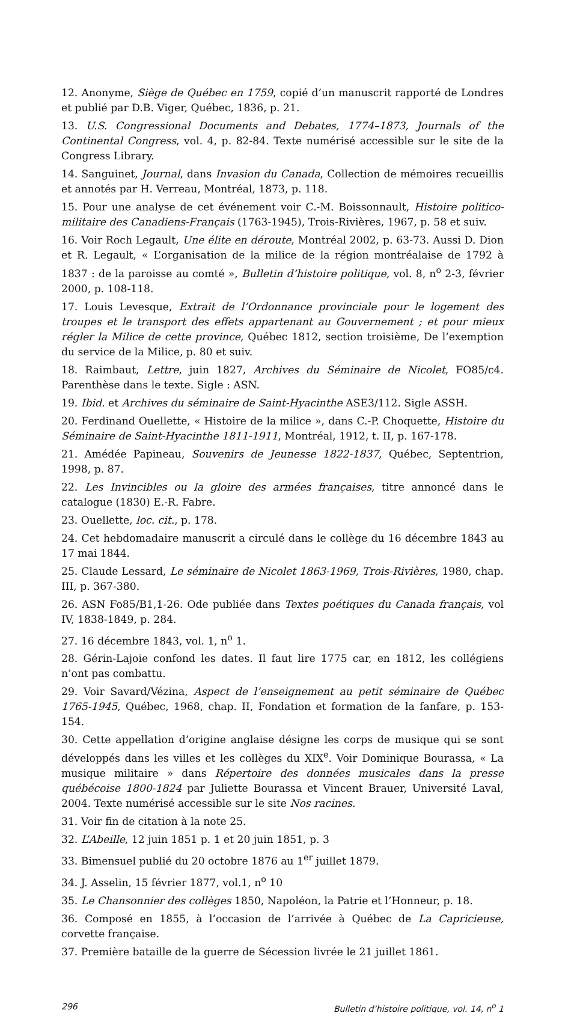12. Anonyme, Siège de Québec en 1759, copié d’un manuscrit rapporté de Londres et publié par D.B. Viger, Québec, 1836, p. 21.
13. U.S. Congressional Documents and Debates, 1774–1873, Journals of the Continental Congress, vol. 4, p. 82-84. Texte numérisé accessible sur le site de la Congress Library.
14. Sanguinet, Journal, dans Invasion du Canada, Collection de mémoires recueillis et annotés par H. Verreau, Montréal, 1873, p. 118.
15. Pour une analyse de cet événement voir C.-M. Boissonnault, Histoire politico-militaire des Canadiens-Français (1763-1945), Trois-Rivières, 1967, p. 58 et suiv.
16. Voir Roch Legault, Une élite en déroute, Montréal 2002, p. 63-73. Aussi D. Dion et R. Legault, « L’organisation de la milice de la région montréalaise de 1792 à 1837 : de la paroisse au comté », Bulletin d’histoire politique, vol. 8, n<sup>o</sup> 2-3, février 2000, p. 108-118.
17. Louis Levesque, Extrait de l’Ordonnance provinciale pour le logement des troupes et le transport des effets appartenant au Gouvernement ; et pour mieux régler la Milice de cette province, Québec 1812, section troisième, De l’exemption du service de la Milice, p. 80 et suiv.
18. Raimbaut, Lettre, juin 1827, Archives du Séminaire de Nicolet, FO85/c4. Parenthèse dans le texte. Sigle : ASN.
19. Ibid. et Archives du séminaire de Saint-Hyacinthe ASE3/112. Sigle ASSH.
20. Ferdinand Ouellette, « Histoire de la milice », dans C.-P. Choquette, Histoire du Séminaire de Saint-Hyacinthe 1811-1911, Montréal, 1912, t. II, p. 167-178.
21. Amédée Papineau, Souvenirs de Jeunesse 1822-1837, Québec, Septentrion, 1998, p. 87.
22. Les Invincibles ou la gloire des armées françaises, titre annoncé dans le catalogue (1830) E.-R. Fabre.
23. Ouellette, loc. cit., p. 178.
24. Cet hebdomadaire manuscrit a circulé dans le collège du 16 décembre 1843 au 17 mai 1844.
25. Claude Lessard, Le séminaire de Nicolet 1863-1969, Trois-Rivières, 1980, chap. III, p. 367-380.
26. ASN Fo85/B1,1-26. Ode publiée dans Textes poétiques du Canada français, vol IV, 1838-1849, p. 284.
27. 16 décembre 1843, vol. 1, n<sup>o</sup> 1.
28. Gérin-Lajoie confond les dates. Il faut lire 1775 car, en 1812, les collégiens n’ont pas combattu.
29. Voir Savard/Vézina, Aspect de l’enseignement au petit séminaire de Québec 1765-1945, Québec, 1968, chap. II, Fondation et formation de la fanfare, p. 153-154.
30. Cette appellation d’origine anglaise désigne les corps de musique qui se sont développés dans les villes et les collèges du XIX<sup>e</sup>. Voir Dominique Bourassa, « La musique militaire » dans Répertoire des données musicales dans la presse québécoise 1800-1824 par Juliette Bourassa et Vincent Brauer, Université Laval, 2004. Texte numérisé accessible sur le site Nos racines.
31. Voir fin de citation à la note 25.
32. L’Abeille, 12 juin 1851 p. 1 et 20 juin 1851, p. 3
33. Bimensuel publié du 20 octobre 1876 au 1<sup>er</sup> juillet 1879.
34. J. Asselin, 15 février 1877, vol.1, n<sup>o</sup> 10
35. Le Chansonnier des collèges 1850, Napoléon, la Patrie et l’Honneur, p. 18.
36. Composé en 1855, à l’occasion de l’arrivée à Québec de La Capricieuse, corvette française.
37. Première bataille de la guerre de Sécession livrée le 21 juillet 1861.
296 Bulletin d’histoire politique, vol. 14, n<sup>o</sup> 1